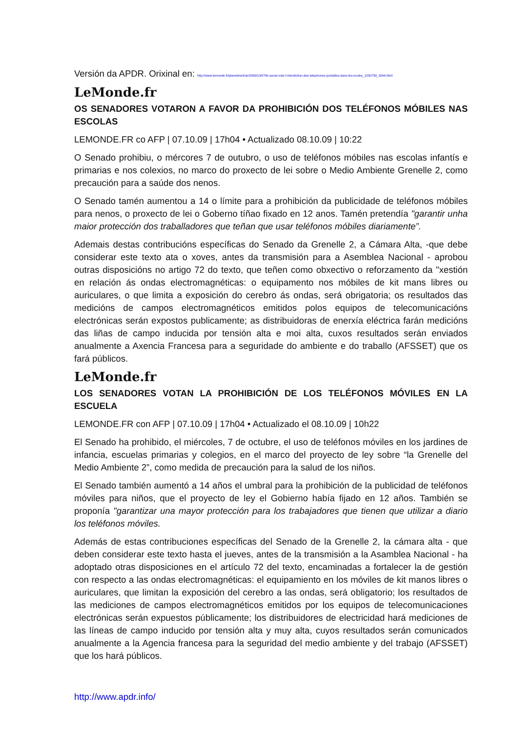Versión da APDR. Orixinal en: http://www.lemonde.fr/planete/article/2009/10/07/le-senat-vote-l-interdiction-des-telephones-portables-dans-les-ecoles_1250738_3244.html
LeMonde.fr
OS SENADORES VOTARON A FAVOR DA PROHIBICIÓN DOS TELÉFONOS MÓBILES NAS ESCOLAS
LEMONDE.FR co AFP | 07.10.09 | 17h04 • Actualizado 08.10.09 | 10:22
O Senado prohibiu, o mércores 7 de outubro, o uso de teléfonos móbiles nas escolas infantís e primarias e nos colexios, no marco do proxecto de lei sobre o Medio Ambiente Grenelle 2, como precaución para a saúde dos nenos.
O Senado tamén aumentou a 14 o límite para a prohibición da publicidade de teléfonos móbiles para nenos, o proxecto de lei o Goberno tíñao fixado en 12 anos. Tamén pretendía "garantir unha maior protección dos traballadores que teñan que usar teléfonos móbiles diariamente”.
Ademais destas contribucións específicas do Senado da Grenelle 2, a Cámara Alta, -que debe considerar este texto ata o xoves, antes da transmisión para a Asemblea Nacional - aprobou outras disposicións no artigo 72 do texto, que teñen como obxectivo o reforzamento da "xestión en relación ás ondas electromagnéticas: o equipamento nos móbiles de kit mans libres ou auriculares, o que limita a exposición do cerebro ás ondas, será obrigatoria; os resultados das medicións de campos electromagnéticos emitidos polos equipos de telecomunicacións electrónicas serán expostos publicamente; as distribuidoras de enerxía eléctrica farán medicións das liñas de campo inducida por tensión alta e moi alta, cuxos resultados serán enviados anualmente a Axencia Francesa para a seguridade do ambiente e do traballo (AFSSET) que os fará públicos.
LeMonde.fr
LOS SENADORES VOTAN LA PROHIBICIÓN DE LOS TELÉFONOS MÓVILES EN LA ESCUELA
LEMONDE.FR con AFP | 07.10.09 | 17h04 • Actualizado el 08.10.09 | 10h22
El Senado ha prohibido, el miércoles, 7 de octubre, el uso de teléfonos móviles en los jardines de infancia, escuelas primarias y colegios, en el marco del proyecto de ley sobre “la Grenelle del Medio Ambiente 2”, como medida de precaución para la salud de los niños.
El Senado también aumentó a 14 años el umbral para la prohibición de la publicidad de teléfonos móviles para niños, que el proyecto de ley el Gobierno había fijado en 12 años. También se proponía "garantizar una mayor protección para los trabajadores que tienen que utilizar a diario los teléfonos móviles.
Además de estas contribuciones específicas del Senado de la Grenelle 2, la cámara alta - que deben considerar este texto hasta el jueves, antes de la transmisión a la Asamblea Nacional - ha adoptado otras disposiciones en el artículo 72 del texto, encaminadas a fortalecer la de gestión con respecto a las ondas electromagnéticas: el equipamiento en los móviles de kit manos libres o auriculares, que limitan la exposición del cerebro a las ondas, será obligatorio; los resultados de las mediciones de campos electromagnéticos emitidos por los equipos de telecomunicaciones electrónicas serán expuestos públicamente; los distribuidores de electricidad hará mediciones de las líneas de campo inducido por tensión alta y muy alta, cuyos resultados serán comunicados anualmente a la Agencia francesa para la seguridad del medio ambiente y del trabajo (AFSSET) que los hará públicos.
http://www.apdr.info/